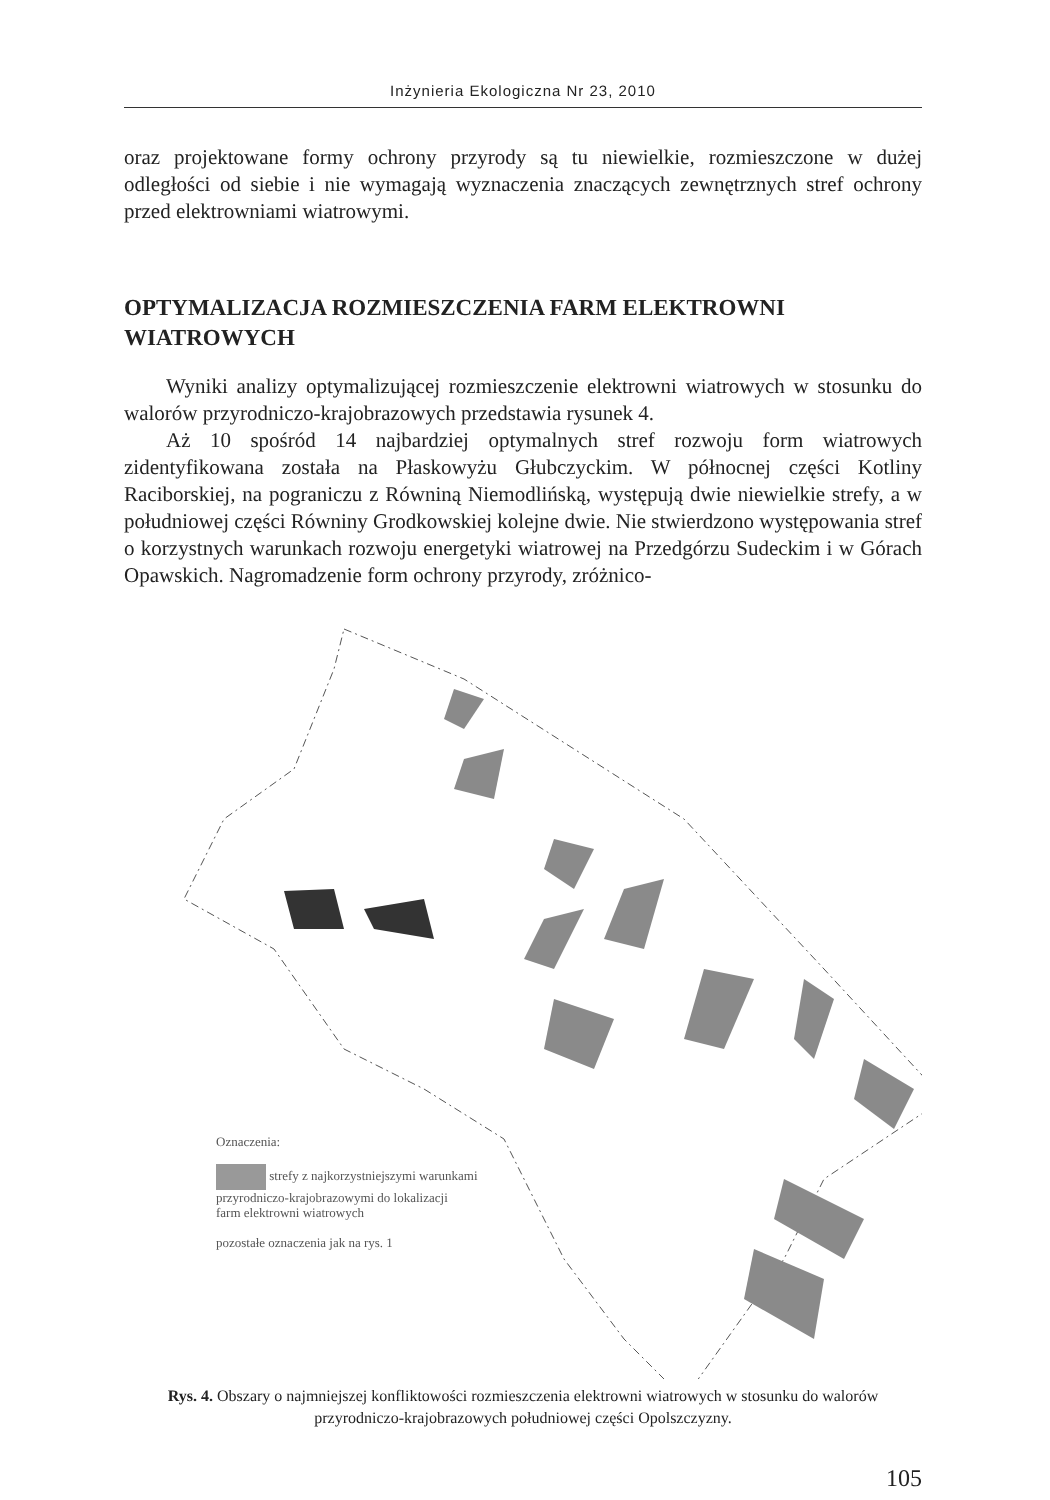Inżynieria Ekologiczna Nr 23, 2010
oraz projektowane formy ochrony przyrody są tu niewielkie, rozmieszczone w dużej odległości od siebie i nie wymagają wyznaczenia znaczących zewnętrznych stref ochrony przed elektrowniami wiatrowymi.
OPTYMALIZACJA ROZMIESZCZENIA FARM ELEKTROWNI WIATROWYCH
Wyniki analizy optymalizującej rozmieszczenie elektrowni wiatrowych w stosunku do walorów przyrodniczo-krajobrazowych przedstawia rysunek 4.
Aż 10 spośród 14 najbardziej optymalnych stref rozwoju form wiatrowych zidentyfikowana została na Płaskowyżu Głubczyckim. W północnej części Kotliny Raciborskiej, na pograniczu z Równiną Niemodlińską, występują dwie niewielkie strefy, a w południowej części Równiny Grodkowskiej kolejne dwie. Nie stwierdzono występowania stref o korzystnych warunkach rozwoju energetyki wiatrowej na Przedgórzu Sudeckim i w Górach Opawskich. Nagromadzenie form ochrony przyrody, zróżnico-
Oznaczenia:
strefy z najkorzystniejszymi warunkami
przyrodniczo-krajobrazowymi do lokalizacji
farm elektrowni wiatrowych
pozostałe oznaczenia jak na rys. 1
Rys. 4. Obszary o najmniejszej konfliktowości rozmieszczenia elektrowni wiatrowych w stosunku do walorów przyrodniczo-krajobrazowych południowej części Opolszczyzny.
105